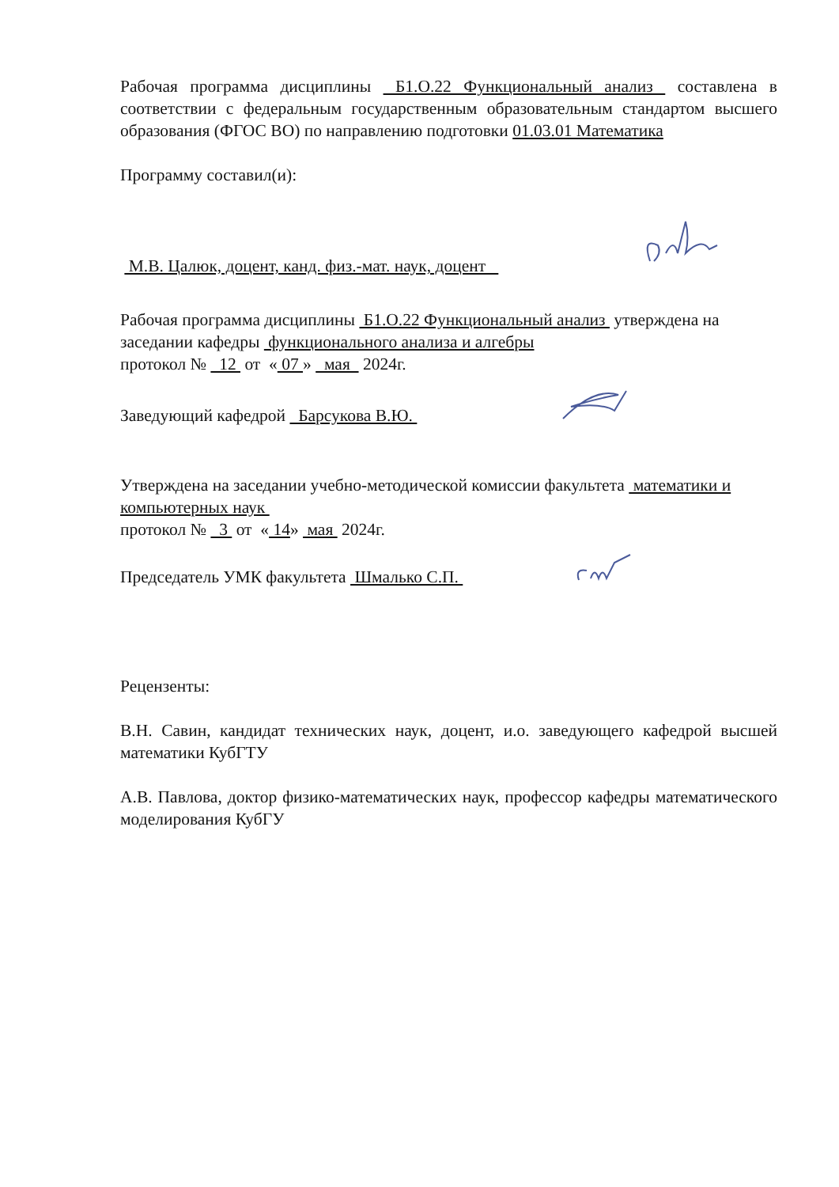Рабочая программа дисциплины Б1.О.22 Функциональный анализ составлена в соответствии с федеральным государственным образовательным стандартом высшего образования (ФГОС ВО) по направлению подготовки 01.03.01 Математика
Программу составил(и):
М.В. Цалюк, доцент, канд. физ.-мат. наук, доцент
Рабочая программа дисциплины Б1.О.22 Функциональный анализ утверждена на заседании кафедры функционального анализа и алгебры
протокол № 12 от « 07 » мая 2024г.
Заведующий кафедрой Барсукова В.Ю.
Утверждена на заседании учебно-методической комиссии факультета математики и компьютерных наук
протокол № 3 от « 14» мая 2024г.
Председатель УМК факультета Шмалько С.П.
Рецензенты:
В.Н. Савин, кандидат технических наук, доцент, и.о. заведующего кафедрой высшей математики КубГТУ
А.В. Павлова, доктор физико-математических наук, профессор кафедры математического моделирования КубГУ